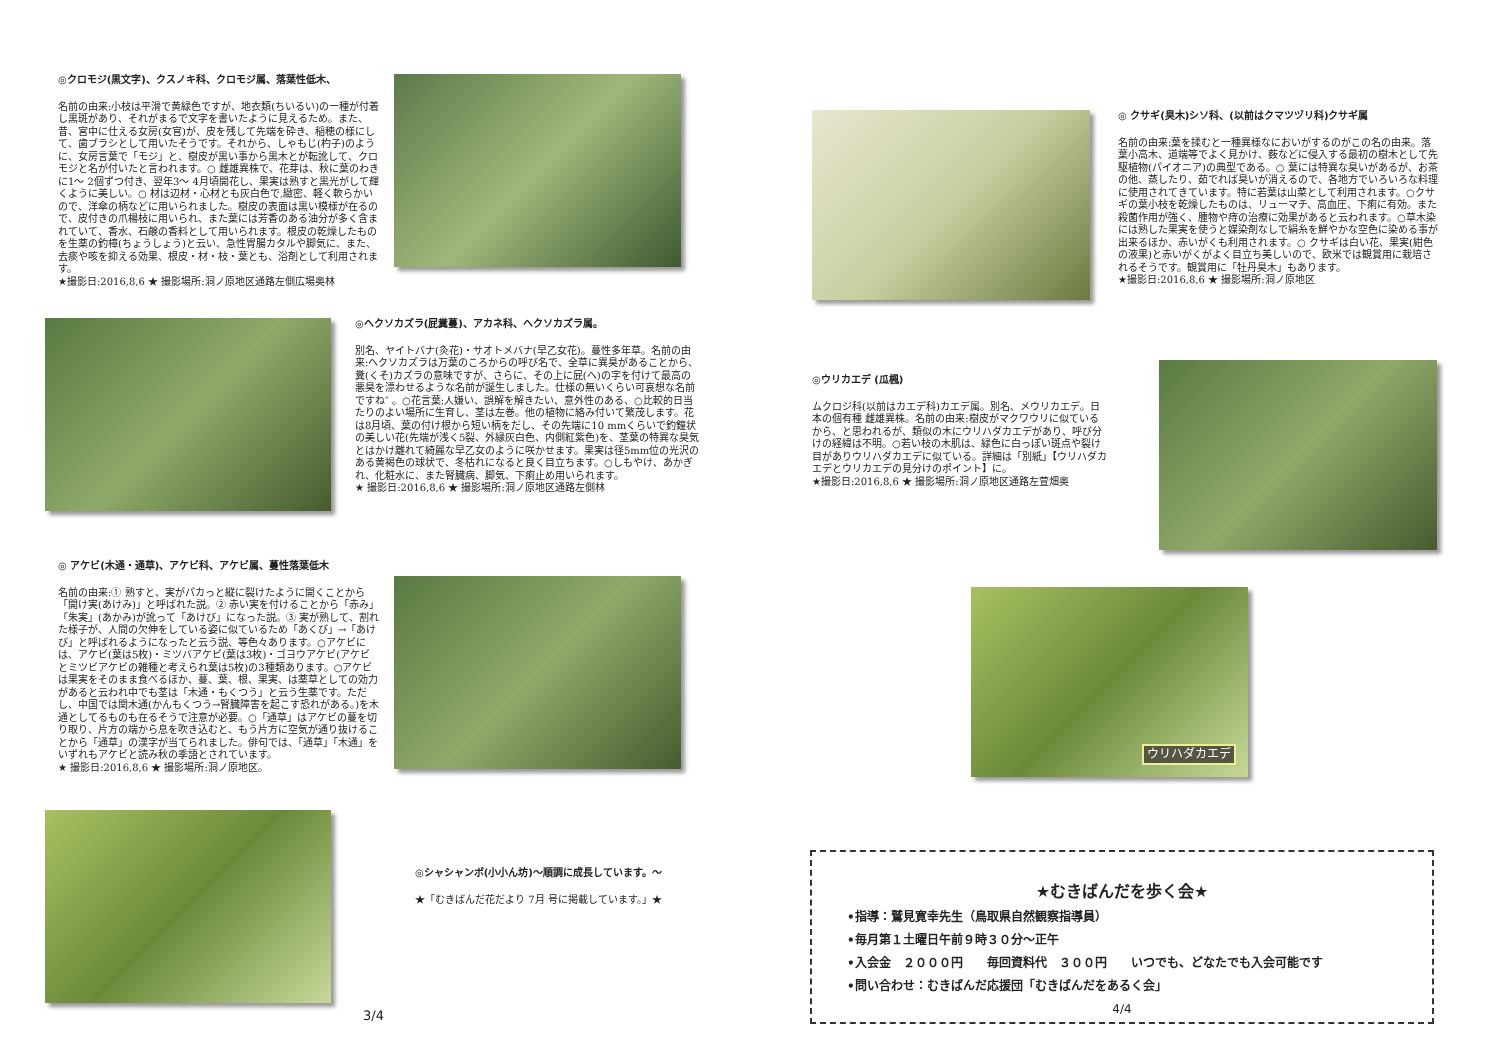◎クロモジ(黒文字)、クスノキ科、クロモジ属、落葉性低木、
名前の由来:小枝は平滑で黄緑色ですが、地衣類(ちいるい)の一種が付着し黒斑があり、それがまるで文字を書いたように見えるため。また、昔、宮中に仕える女房(女官)が、皮を残して先端を砕き、稲穂の様にして、歯ブラシとして用いたそうです。それから、しゃもじ(杓子)のように、女房言葉で「モジ」と、樹皮が黒い事から黒木とが転訛して、クロモジと名が付いたと言われます。○ 雌雄異株で、花芽は、秋に葉のわきに1～ 2個ずつ付き、翌年3～ 4月頃開花し、果実は熟すと黒光がして輝くように美しい。○ 材は辺材・心材とも灰白色で,緻密、軽く軟らかいので、洋傘の柄などに用いられました。樹皮の表面は黒い模様が在るので、皮付きの爪楊枝に用いられ、また葉には芳香のある油分が多く含まれていて、香水、石鹸の香料として用いられます。根皮の乾燥したものを生薬の釣樟(ちょうしょう)と云い、急性胃腸カタルや脚気に、また、去痰や咳を抑える効果、根皮・材・枝・葉とも、浴剤として利用されます。
★撮影日:2016,8,6 ★ 撮影場所:洞ノ原地区通路左側広場奥林
◎ヘクソカズラ(屁糞蔓)、アカネ科、ヘクソカズラ属。
別名、ヤイトバナ(灸花)・サオトメバナ(早乙女花)。蔓性多年草。名前の由来:ヘクソカズラは万葉のころからの呼び名で、全草に異臭があることから、糞(くそ)カズラの意味ですが、さらに、その上に屁(へ)の字を付けて最高の悪臭を漂わせるような名前が誕生しました。仕様の無いくらい可哀想な名前ですね″ 。○花言葉:人嫌い、誤解を解きたい、意外性のある、○比較的日当たりのよい場所に生育し、茎は左巻。他の植物に絡み付いて繁茂します。花は8月頃、葉の付け根から短い柄をだし、その先端に10 mmくらいで釣鐘状の美しい花(先端が浅く5裂、外縁灰白色、内側紅紫色)を、茎葉の特異な臭気とはかけ離れて綺麗な早乙女のように咲かせます。果実は径5mm位の光沢のある黄褐色の球状で、冬枯れになると良く目立ちます。○しもやけ、あかぎれ、化粧水に、また腎臓病、脚気、下痢止め用いられます。
★ 撮影日:2016,8,6 ★ 撮影場所:洞ノ原地区通路左側林
◎ アケビ(木通・通草)、アケビ科、アケビ属、蔓性落葉低木
名前の由来:① 熟すと、実がパカっと縦に裂けたように開くことから「開け実(あけみ)」と呼ばれた説。② 赤い実を付けることから「赤み」「朱実」(あかみ)が訛って「あけび」になった説。③ 実が熟して、割れた様子が、人間の欠伸をしている姿に似ているため「あくび」→「あけび」と呼ばれるようになったと云う説、等色々あります。○アケビには、アケビ(葉は5枚)・ミツバアケビ(葉は3枚)・ゴヨウアケビ(アケビとミツビアケビの雑種と考えられ葉は5枚)の3種類あります。○アケビは果実をそのまま食べるほか、蔓、葉、根、果実、は薬草としての効力があると云われ中でも茎は「木通・もくつう」と云う生薬です。ただし、中国では関木通(かんもくつう→腎臓障害を起こす恐れがある。)を木通としてるものも在るそうで注意が必要。○「通草」はアケビの蔓を切り取り、片方の端から息を吹き込むと、もう片方に空気が通り抜けることから「通草」の漢字が当てられました。俳句では、「通草」「木通」をいずれもアケビと読み秋の季語とされています。
★ 撮影日:2016,8,6 ★ 撮影場所:洞ノ原地区。
◎シャシャンボ(小小ん坊)～順調に成長しています。～
★「むきばんだ花だより 7月 号に掲載しています。」★
3/4
◎ クサギ(臭木)シソ科、(以前はクマツヅリ科)クサギ属
名前の由来:葉を揉むと一種異様なにおいがするのがこの名の由来。落葉小高木、道端等でよく見かけ、薮などに侵入する最初の樹木として先駆植物(パイオニア)の典型である。○ 葉には特異な臭いがあるが、お茶の他、蒸したり、茹でれば臭いが消えるので、各地方でいろいろな料理に使用されてきています。特に若葉は山菜として利用されます。○クサギの葉小枝を乾燥したものは、リューマチ、高血圧、下痢に有効。また殺菌作用が強く、腫物や痔の治療に効果があると云われます。○草木染には熟した果実を使うと媒染剤なしで絹糸を鮮やかな空色に染める事が出来るほか、赤いがくも利用されます。○ クサギは白い花、果実(紺色の液果)と赤いがくがよく目立ち美しいので、欧米では観賞用に栽培されるそうです。観賞用に「牡丹臭木」もあります。
★撮影日:2016,8,6 ★ 撮影場所:洞ノ原地区
◎ウリカエデ (瓜楓)
ムクロジ科(以前はカエデ科)カエデ属。別名、メウリカエデ。日本の個有種 雌雄異株。名前の由来:樹皮がマクワウリに似ているから、と思われるが、類似の木にウリハダカエデがあり、呼び分けの経緯は不明。○若い枝の木肌は、緑色に白っぽい斑点や裂け目がありウリハダカエデに似ている。詳細は「別紙」【ウリハダカエデとウリカエデの見分けのポイント】に。
★撮影日:2016,8,6 ★ 撮影場所:洞ノ原地区通路左萱畑奥
ウリハダカエデ
★むきばんだを歩く会★
•指導：鷲見寛幸先生（鳥取県自然観察指導員）
•毎月第１土曜日午前９時３０分～正午
•入会金　２０００円　　毎回資料代　３００円　　いつでも、どなたでも入会可能です
•問い合わせ：むきばんだ応援団「むきばんだをあるく会」
4/4